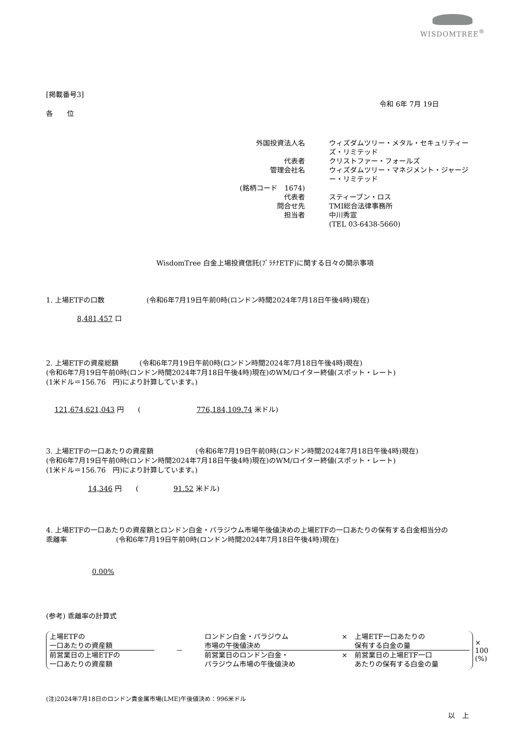WISDOMTREE<sup>®</sup>
[掲載番号3]
令和 6年 7月 19日
各　　位
| 外国投資法人名 | ウィズダムツリー・メタル・セキュリティーズ・リミテッド |
| 代表者 | クリストファー・フォールズ |
| 管理会社名 | ウィズダムツリー・マネジメント・ジャージー・リミテッド |
| (銘柄コード 1674) | |
| 代表者 | スティーブン・ロス |
| 問合せ先 | TMI総合法律事務所 |
| 担当者 | 中川秀宣 |
| | (TEL 03-6438-5660) |
WisdomTree 白金上場投資信託(ﾌﾟﾗﾁﾅETF)に関する日々の開示事項
1. 上場ETFの口数　　　　　　(令和6年7月19日午前0時(ロンドン時間2024年7月18日午後4時)現在)
8,481,457 口
2. 上場ETFの資産総額　　　(令和6年7月19日午前0時(ロンドン時間2024年7月18日午後4時)現在)
(令和6年7月19日午前0時(ロンドン時間2024年7月18日午後4時)現在)のWM/ロイター終値(スポット・レート)
(1米ドル＝156.76　円)により計算しています。)
121,674,621,043 円　　(　　　　　　　　776,184,109.74 米ドル)
3. 上場ETFの一口あたりの資産額　　　　　　(令和6年7月19日午前0時(ロンドン時間2024年7月18日午後4時)現在)
(令和6年7月19日午前0時(ロンドン時間2024年7月18日午後4時)現在)のWM/ロイター終値(スポット・レート)
(1米ドル＝156.76　円)により計算しています。)
14,346 円　　(　　　　　91.52 米ドル)
4. 上場ETFの一口あたりの資産額とロンドン白金・パラジウム市場午後値決めの上場ETFの一口あたりの保有する白金相当分の
乖離率　　　　　　　(令和6年7月19日午前0時(ロンドン時間2024年7月18日午後4時)現在)
0.00%
(参考) 乖離率の計算式
上場ETFの
一口あたりの資産額
－
ロンドン白金・パラジウム
市場の午後値決め
×
上場ETF一口あたりの
保有する白金の量
前営業日の上場ETFの
一口あたりの資産額
前営業日のロンドン白金・
パラジウム市場の午後値決め
×
前営業日の上場ETF一口
あたりの保有する白金の量
× 100 (%)
(注)2024年7月18日のロンドン貴金属市場(LME)午後値決め：996米ドル
以　上